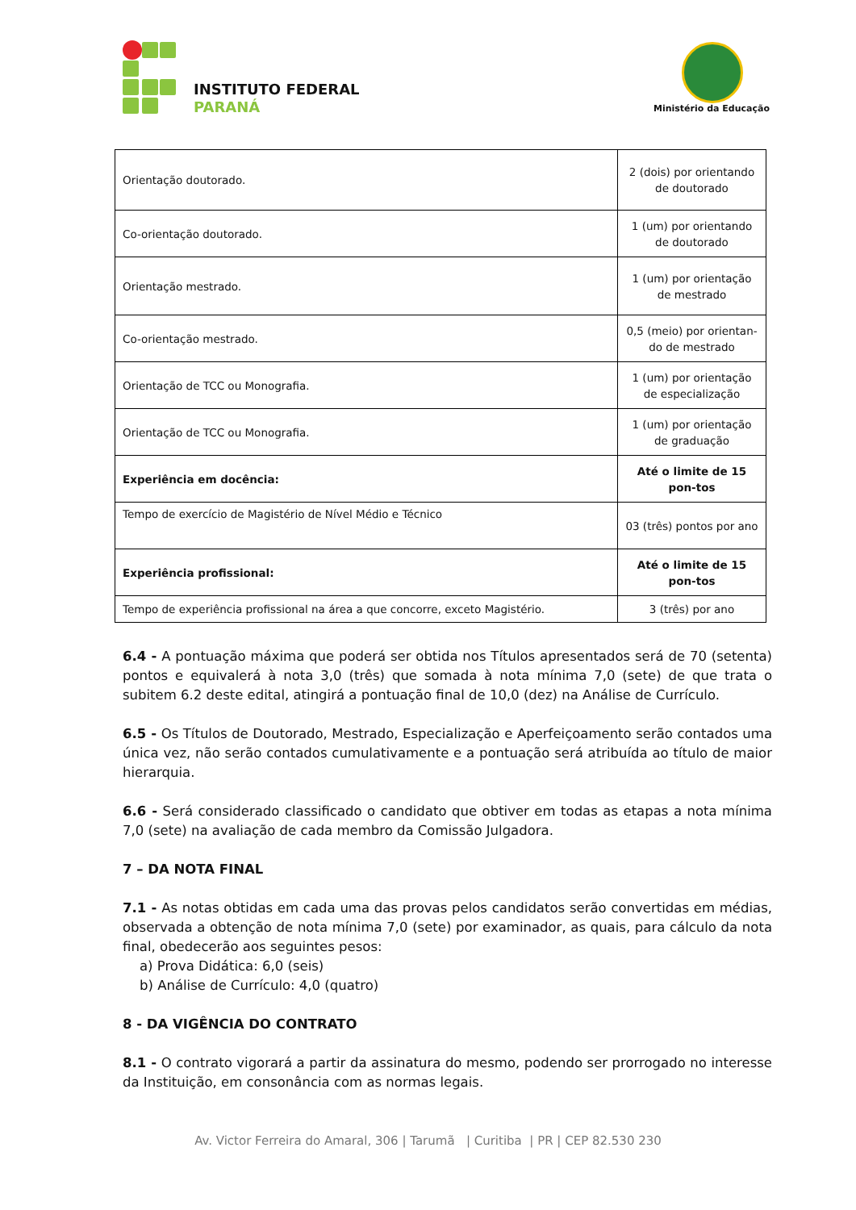INSTITUTO FEDERAL
PARANÁ
Ministério da Educação
| Orientação doutorado. | 2 (dois) por orientando de doutorado |
| Co-orientação doutorado. | 1 (um) por orientando de doutorado |
| Orientação mestrado. | 1 (um) por orientação de mestrado |
| Co-orientação mestrado. | 0,5 (meio) por orientan-do de mestrado |
| Orientação de TCC ou Monografia. | 1 (um) por orientação de especialização |
| Orientação de TCC ou Monografia. | 1 (um) por orientação de graduação |
| Experiência em docência: | Até o limite de 15 pon-tos |
| Tempo de exercício de Magistério de Nível Médio e Técnico | 03 (três) pontos por ano |
| Experiência profissional: | Até o limite de 15 pon-tos |
| Tempo de experiência profissional na área a que concorre, exceto Magistério. | 3 (três) por ano |
6.4 - A pontuação máxima que poderá ser obtida nos Títulos apresentados será de 70 (setenta) pontos e equivalerá à nota 3,0 (três) que somada à nota mínima 7,0 (sete) de que trata o subitem 6.2 deste edital, atingirá a pontuação final de 10,0 (dez) na Análise de Currículo.
6.5 - Os Títulos de Doutorado, Mestrado, Especialização e Aperfeiçoamento serão contados uma única vez, não serão contados cumulativamente e a pontuação será atribuída ao título de maior hierarquia.
6.6 - Será considerado classificado o candidato que obtiver em todas as etapas a nota mínima 7,0 (sete) na avaliação de cada membro da Comissão Julgadora.
7 – DA NOTA FINAL
7.1 - As notas obtidas em cada uma das provas pelos candidatos serão convertidas em médias, observada a obtenção de nota mínima 7,0 (sete) por examinador, as quais, para cálculo da nota final, obedecerão aos seguintes pesos:
a) Prova Didática: 6,0 (seis)
b) Análise de Currículo: 4,0 (quatro)
8 - DA VIGÊNCIA DO CONTRATO
8.1 - O contrato vigorará a partir da assinatura do mesmo, podendo ser prorrogado no interesse da Instituição, em consonância com as normas legais.
Av. Victor Ferreira do Amaral, 306 | Tarumã | Curitiba | PR | CEP 82.530 230